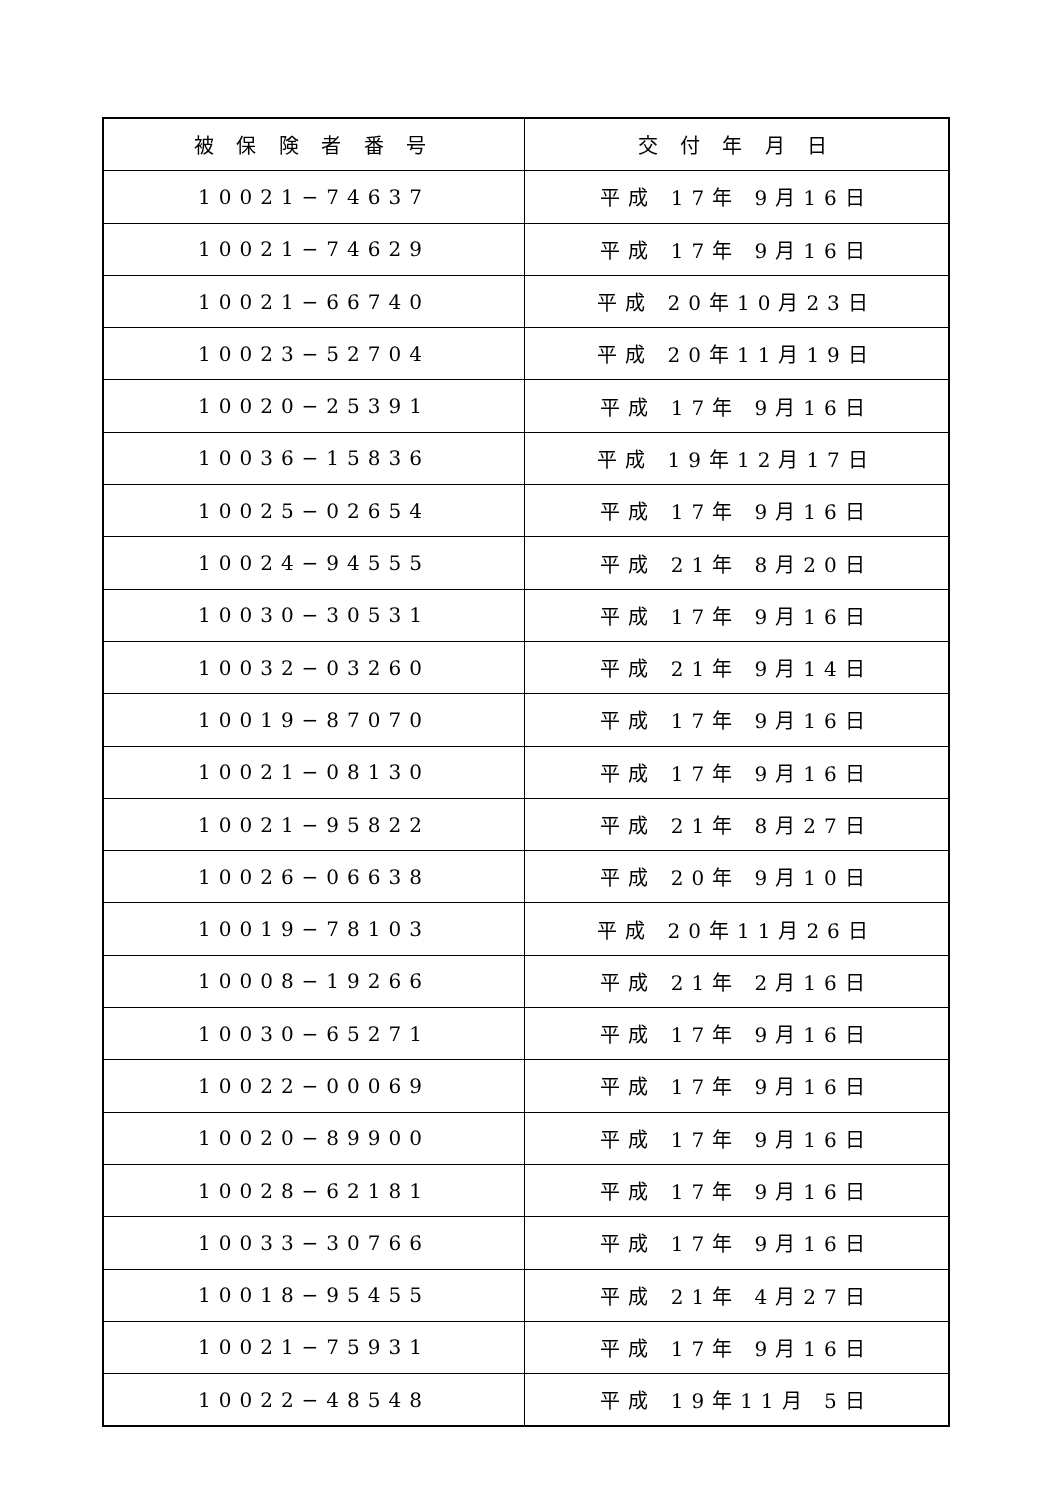| 被 保 険 者 番 号 | 交 付 年 月 日 |
| --- | --- |
| 10021−74637 | 平成 17年 9月16日 |
| 10021−74629 | 平成 17年 9月16日 |
| 10021−66740 | 平成 20年10月23日 |
| 10023−52704 | 平成 20年11月19日 |
| 10020−25391 | 平成 17年 9月16日 |
| 10036−15836 | 平成 19年12月17日 |
| 10025−02654 | 平成 17年 9月16日 |
| 10024−94555 | 平成 21年 8月20日 |
| 10030−30531 | 平成 17年 9月16日 |
| 10032−03260 | 平成 21年 9月14日 |
| 10019−87070 | 平成 17年 9月16日 |
| 10021−08130 | 平成 17年 9月16日 |
| 10021−95822 | 平成 21年 8月27日 |
| 10026−06638 | 平成 20年 9月10日 |
| 10019−78103 | 平成 20年11月26日 |
| 10008−19266 | 平成 21年 2月16日 |
| 10030−65271 | 平成 17年 9月16日 |
| 10022−00069 | 平成 17年 9月16日 |
| 10020−89900 | 平成 17年 9月16日 |
| 10028−62181 | 平成 17年 9月16日 |
| 10033−30766 | 平成 17年 9月16日 |
| 10018−95455 | 平成 21年 4月27日 |
| 10021−75931 | 平成 17年 9月16日 |
| 10022−48548 | 平成 19年11月 5日 |